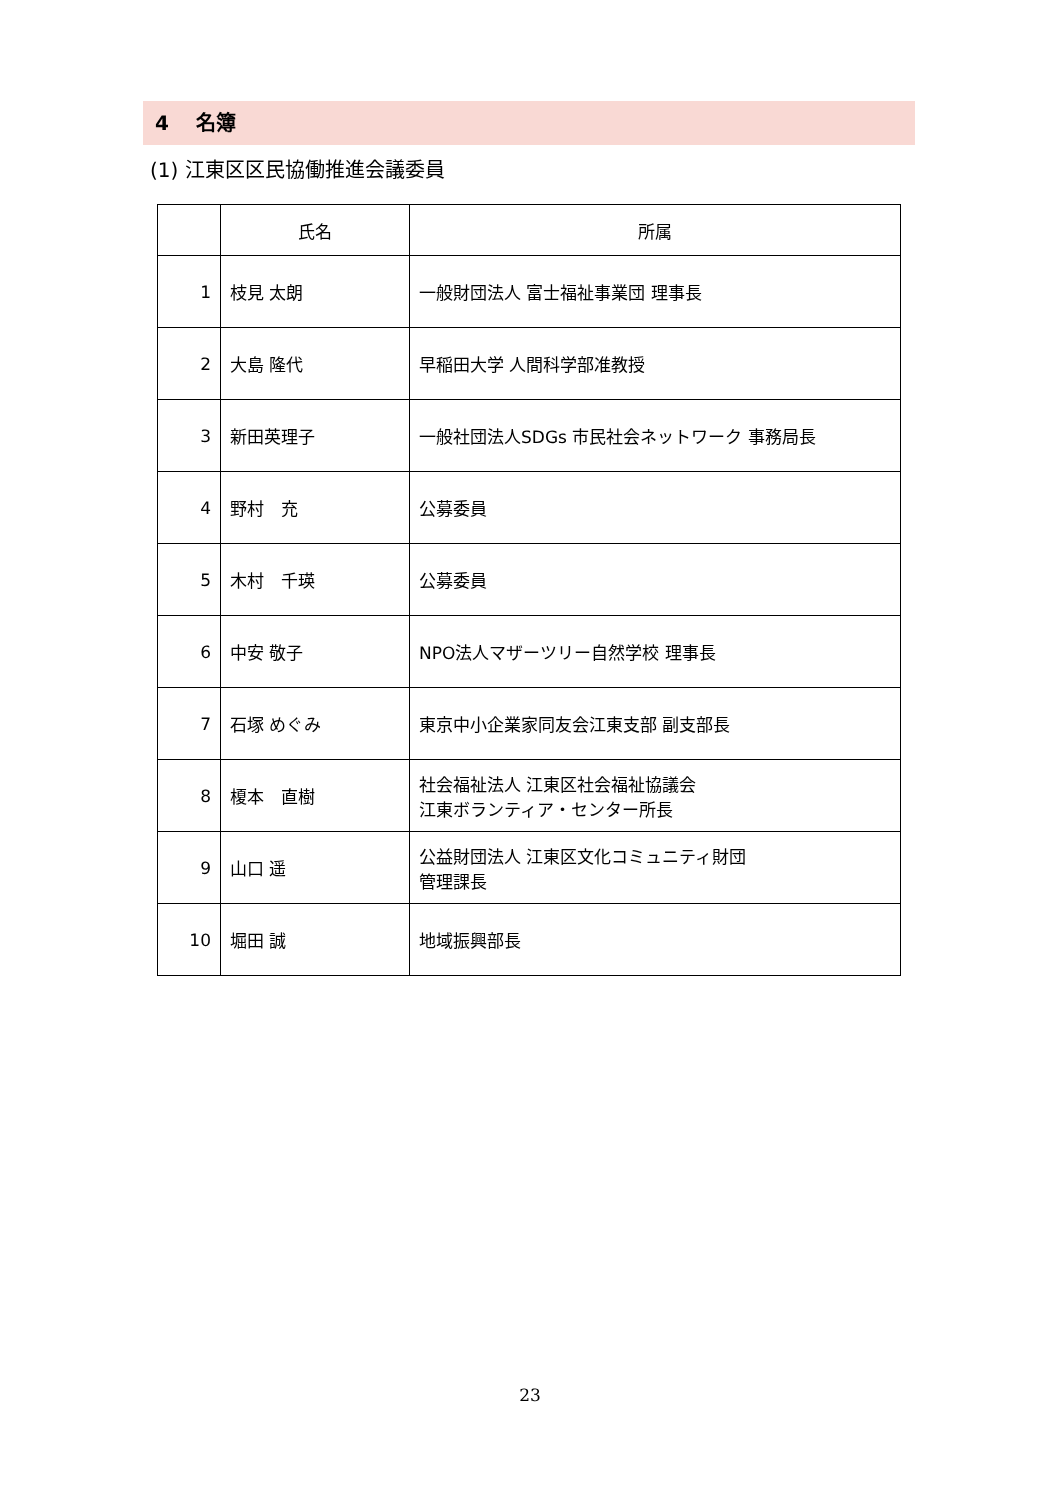4　 名簿
(1) 江東区区民協働推進会議委員
| | 氏名 | 所属 |
| --- | --- | --- |
| 1 | 枝見 太朗 | 一般財団法人 富士福祉事業団 理事長 |
| 2 | 大島 隆代 | 早稲田大学 人間科学部准教授 |
| 3 | 新田英理子 | 一般社団法人SDGs 市民社会ネットワーク 事務局長 |
| 4 | 野村 充 | 公募委員 |
| 5 | 木村 千瑛 | 公募委員 |
| 6 | 中安 敬子 | NPO法人マザーツリー自然学校 理事長 |
| 7 | 石塚 めぐみ | 東京中小企業家同友会江東支部 副支部長 |
| 8 | 榎本 直樹 | 社会福祉法人 江東区社会福祉協議会 江東ボランティア・センター所長 |
| 9 | 山口 遥 | 公益財団法人 江東区文化コミュニティ財団 管理課長 |
| 10 | 堀田 誠 | 地域振興部長 |
23